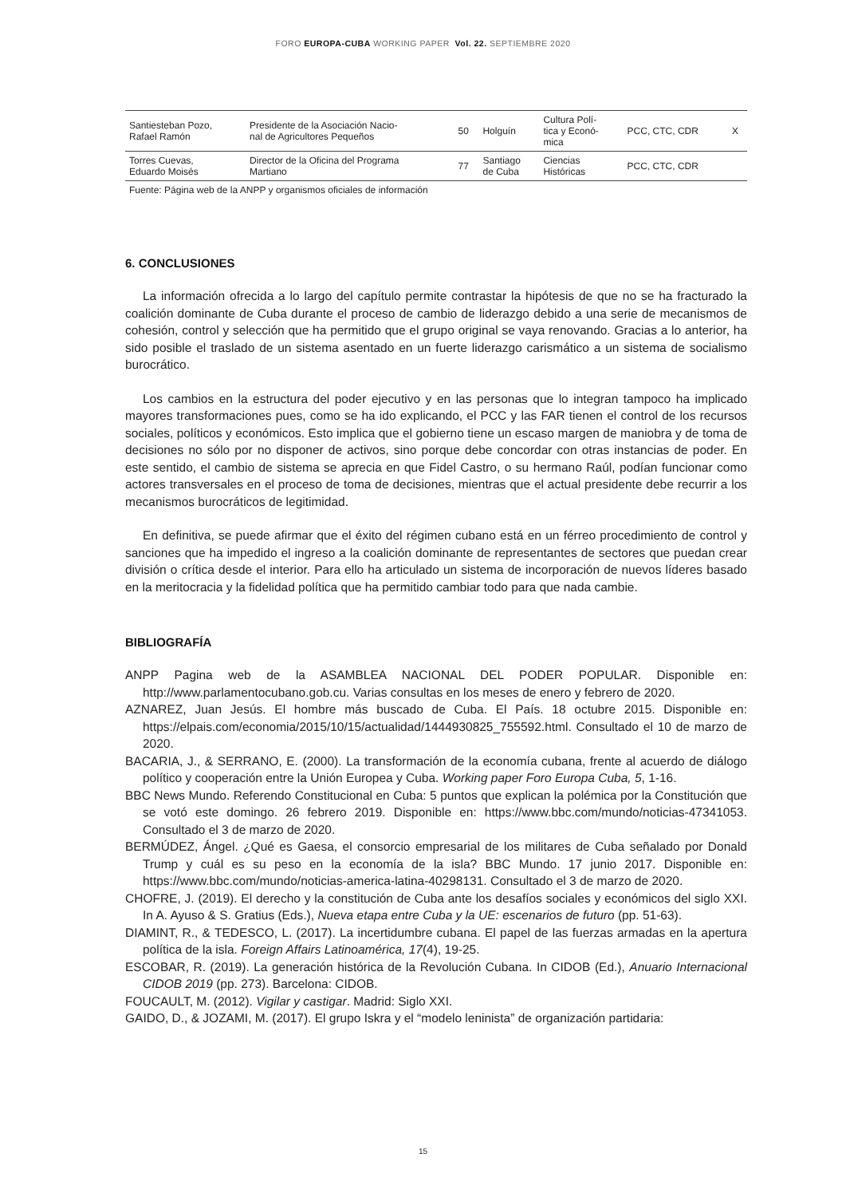FORO EUROPA-CUBA WORKING PAPER Vol. 22. SEPTIEMBRE 2020
| Santiesteban Pozo, Rafael Ramón | Presidente de la Asociación Nacio- nal de Agricultores Pequeños | 50 | Holguín | Cultura Polí- tica y Econó- mica | PCC, CTC, CDR | X |
| Torres Cuevas, Eduardo Moisés | Director de la Oficina del Programa Martiano | 77 | Santiago de Cuba | Ciencias Históricas | PCC, CTC, CDR | |
Fuente: Página web de la ANPP y organismos oficiales de información
6. CONCLUSIONES
La información ofrecida a lo largo del capítulo permite contrastar la hipótesis de que no se ha fracturado la coalición dominante de Cuba durante el proceso de cambio de liderazgo debido a una serie de mecanismos de cohesión, control y selección que ha permitido que el grupo original se vaya renovando. Gracias a lo anterior, ha sido posible el traslado de un sistema asentado en un fuerte liderazgo carismático a un sistema de socialismo burocrático.
Los cambios en la estructura del poder ejecutivo y en las personas que lo integran tampoco ha implicado mayores transformaciones pues, como se ha ido explicando, el PCC y las FAR tienen el control de los recursos sociales, políticos y económicos. Esto implica que el gobierno tiene un escaso margen de maniobra y de toma de decisiones no sólo por no disponer de activos, sino porque debe concordar con otras instancias de poder. En este sentido, el cambio de sistema se aprecia en que Fidel Castro, o su hermano Raúl, podían funcionar como actores transversales en el proceso de toma de decisiones, mientras que el actual presidente debe recurrir a los mecanismos burocráticos de legitimidad.
En definitiva, se puede afirmar que el éxito del régimen cubano está en un férreo procedimiento de control y sanciones que ha impedido el ingreso a la coalición dominante de representantes de sectores que puedan crear división o crítica desde el interior. Para ello ha articulado un sistema de incorporación de nuevos líderes basado en la meritocracia y la fidelidad política que ha permitido cambiar todo para que nada cambie.
BIBLIOGRAFÍA
ANPP Pagina web de la ASAMBLEA NACIONAL DEL PODER POPULAR. Disponible en: http://www.parlamentocubano.gob.cu. Varias consultas en los meses de enero y febrero de 2020.
AZNAREZ, Juan Jesús. El hombre más buscado de Cuba. El País. 18 octubre 2015. Disponible en: https://elpais.com/economia/2015/10/15/actualidad/1444930825_755592.html. Consultado el 10 de marzo de 2020.
BACARIA, J., & SERRANO, E. (2000). La transformación de la economía cubana, frente al acuerdo de diálogo político y cooperación entre la Unión Europea y Cuba. Working paper Foro Europa Cuba, 5, 1-16.
BBC News Mundo. Referendo Constitucional en Cuba: 5 puntos que explican la polémica por la Constitución que se votó este domingo. 26 febrero 2019. Disponible en: https://www.bbc.com/mundo/noticias-47341053. Consultado el 3 de marzo de 2020.
BERMÚDEZ, Ángel. ¿Qué es Gaesa, el consorcio empresarial de los militares de Cuba señalado por Donald Trump y cuál es su peso en la economía de la isla? BBC Mundo. 17 junio 2017. Disponible en: https://www.bbc.com/mundo/noticias-america-latina-40298131. Consultado el 3 de marzo de 2020.
CHOFRE, J. (2019). El derecho y la constitución de Cuba ante los desafíos sociales y económicos del siglo XXI. In A. Ayuso & S. Gratius (Eds.), Nueva etapa entre Cuba y la UE: escenarios de futuro (pp. 51-63).
DIAMINT, R., & TEDESCO, L. (2017). La incertidumbre cubana. El papel de las fuerzas armadas en la apertura política de la isla. Foreign Affairs Latinoamérica, 17(4), 19-25.
ESCOBAR, R. (2019). La generación histórica de la Revolución Cubana. In CIDOB (Ed.), Anuario Internacional CIDOB 2019 (pp. 273). Barcelona: CIDOB.
FOUCAULT, M. (2012). Vigilar y castigar. Madrid: Siglo XXI.
GAIDO, D., & JOZAMI, M. (2017). El grupo Iskra y el “modelo leninista” de organización partidaria:
15